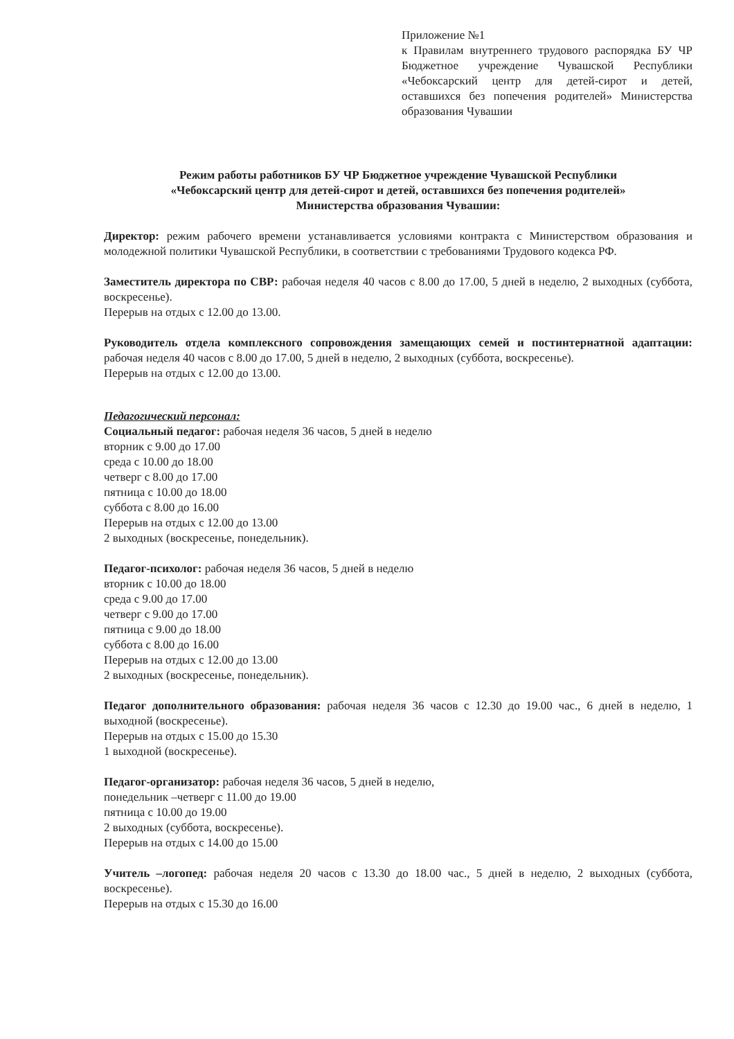Приложение №1
к Правилам внутреннего трудового распорядка БУ ЧР Бюджетное учреждение Чувашской Республики «Чебоксарский центр для детей-сирот и детей, оставшихся без попечения родителей» Министерства образования Чувашии
Режим работы работников БУ ЧР Бюджетное учреждение Чувашской Республики
«Чебоксарский центр для детей-сирот и детей, оставшихся без попечения родителей»
Министерства образования Чувашии:
Директор: режим рабочего времени устанавливается условиями контракта с Министерством образования и молодежной политики Чувашской Республики, в соответствии с требованиями Трудового кодекса РФ.
Заместитель директора по СВР: рабочая неделя 40 часов с 8.00 до 17.00, 5 дней в неделю, 2 выходных (суббота, воскресенье).
Перерыв на отдых с 12.00 до 13.00.
Руководитель отдела комплексного сопровождения замещающих семей и постинтернатной адаптации: рабочая неделя 40 часов с 8.00 до 17.00, 5 дней в неделю, 2 выходных (суббота, воскресенье).
Перерыв на отдых с 12.00 до 13.00.
Педагогический персонал:
Социальный педагог: рабочая неделя 36 часов, 5 дней в неделю
вторник с 9.00 до 17.00
среда с 10.00 до 18.00
четверг с 8.00 до 17.00
пятница с 10.00 до 18.00
суббота с 8.00 до 16.00
Перерыв на отдых с 12.00 до 13.00
2 выходных (воскресенье, понедельник).
Педагог-психолог: рабочая неделя 36 часов, 5 дней в неделю
вторник с 10.00 до 18.00
среда с 9.00 до 17.00
четверг с 9.00 до 17.00
пятница с 9.00 до 18.00
суббота с 8.00 до 16.00
Перерыв на отдых с 12.00 до 13.00
2 выходных (воскресенье, понедельник).
Педагог дополнительного образования: рабочая неделя 36 часов с 12.30 до 19.00 час., 6 дней в неделю, 1 выходной (воскресенье).
Перерыв на отдых с 15.00 до 15.30
1 выходной (воскресенье).
Педагог-организатор: рабочая неделя 36 часов, 5 дней в неделю,
понедельник –четверг с 11.00 до 19.00
пятница с 10.00 до 19.00
2 выходных (суббота, воскресенье).
Перерыв на отдых с 14.00 до 15.00
Учитель –логопед: рабочая неделя 20 часов с 13.30 до 18.00 час., 5 дней в неделю, 2 выходных (суббота, воскресенье).
Перерыв на отдых с 15.30 до 16.00